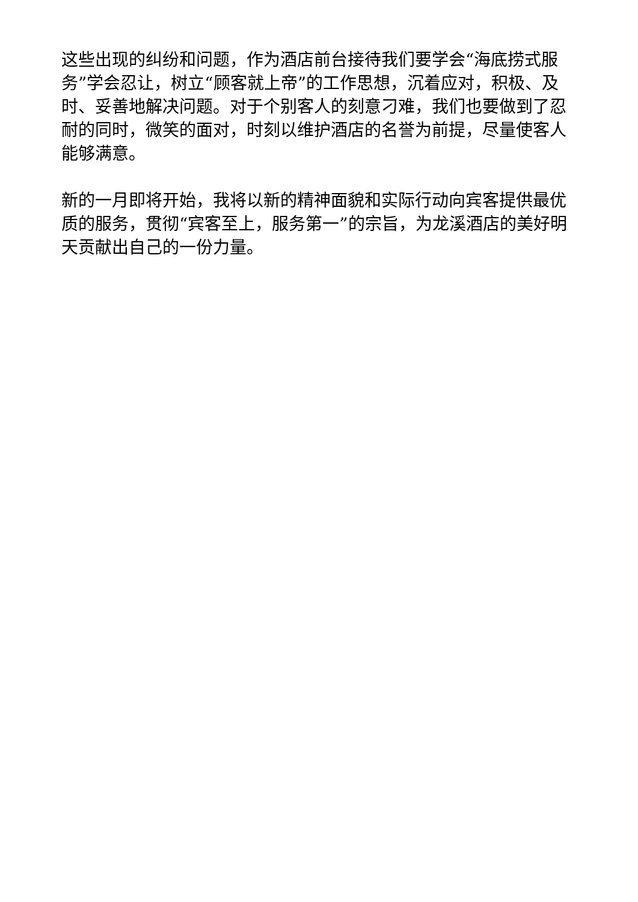这些出现的纠纷和问题，作为酒店前台接待我们要学会“海底捞式服务”学会忍让，树立“顾客就上帝”的工作思想，沉着应对，积极、及时、妥善地解决问题。对于个别客人的刻意刁难，我们也要做到了忍耐的同时，微笑的面对，时刻以维护酒店的名誉为前提，尽量使客人能够满意。
新的一月即将开始，我将以新的精神面貌和实际行动向宾客提供最优质的服务，贯彻“宾客至上，服务第一”的宗旨，为龙溪酒店的美好明天贡献出自己的一份力量。